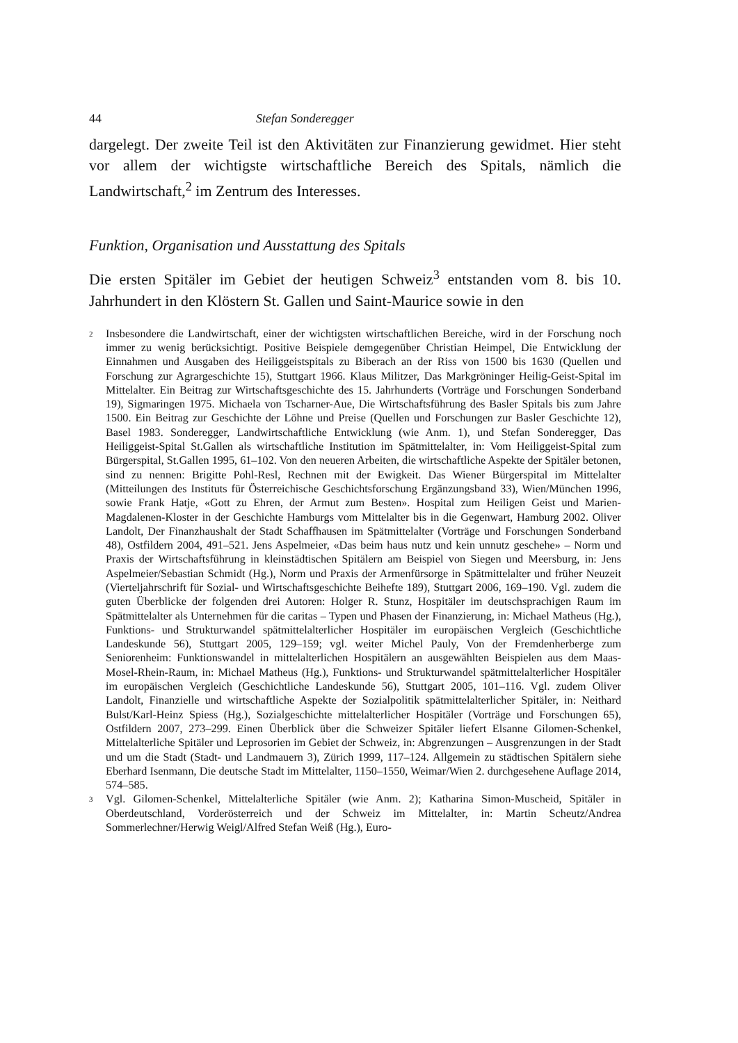44 Stefan Sonderegger
dargelegt. Der zweite Teil ist den Aktivitäten zur Finanzierung gewidmet. Hier steht vor allem der wichtigste wirtschaftliche Bereich des Spitals, nämlich die Landwirtschaft,<sup>2</sup> im Zentrum des Interesses.
Funktion, Organisation und Ausstattung des Spitals
Die ersten Spitäler im Gebiet der heutigen Schweiz<sup>3</sup> entstanden vom 8. bis 10. Jahrhundert in den Klöstern St. Gallen und Saint-Maurice sowie in den
2 Insbesondere die Landwirtschaft, einer der wichtigsten wirtschaftlichen Bereiche, wird in der Forschung noch immer zu wenig berücksichtigt. Positive Beispiele demgegenüber Christian Heimpel, Die Entwicklung der Einnahmen und Ausgaben des Heiliggeistspitals zu Biberach an der Riss von 1500 bis 1630 (Quellen und Forschung zur Agrargeschichte 15), Stuttgart 1966. Klaus Militzer, Das Markgröninger Heilig-Geist-Spital im Mittelalter. Ein Beitrag zur Wirtschaftsgeschichte des 15. Jahrhunderts (Vorträge und Forschungen Sonderband 19), Sigmaringen 1975. Michaela von Tscharner-Aue, Die Wirtschaftsführung des Basler Spitals bis zum Jahre 1500. Ein Beitrag zur Geschichte der Löhne und Preise (Quellen und Forschungen zur Basler Geschichte 12), Basel 1983. Sonderegger, Landwirtschaftliche Entwicklung (wie Anm. 1), und Stefan Sonderegger, Das Heiliggeist-Spital St.Gallen als wirtschaftliche Institution im Spätmittelalter, in: Vom Heiliggeist-Spital zum Bürgerspital, St.Gallen 1995, 61–102. Von den neueren Arbeiten, die wirtschaftliche Aspekte der Spitäler betonen, sind zu nennen: Brigitte Pohl-Resl, Rechnen mit der Ewigkeit. Das Wiener Bürgerspital im Mittelalter (Mitteilungen des Instituts für Österreichische Geschichtsforschung Ergänzungsband 33), Wien/München 1996, sowie Frank Hatje, «Gott zu Ehren, der Armut zum Besten». Hospital zum Heiligen Geist und Marien-Magdalenen-Kloster in der Geschichte Hamburgs vom Mittelalter bis in die Gegenwart, Hamburg 2002. Oliver Landolt, Der Finanzhaushalt der Stadt Schaffhausen im Spätmittelalter (Vorträge und Forschungen Sonderband 48), Ostfildern 2004, 491–521. Jens Aspelmeier, «Das beim haus nutz und kein unnutz geschehe» – Norm und Praxis der Wirtschaftsführung in kleinstädtischen Spitälern am Beispiel von Siegen und Meersburg, in: Jens Aspelmeier/Sebastian Schmidt (Hg.), Norm und Praxis der Armenfürsorge in Spätmittelalter und früher Neuzeit (Vierteljahrschrift für Sozial- und Wirtschaftsgeschichte Beihefte 189), Stuttgart 2006, 169–190. Vgl. zudem die guten Überblicke der folgenden drei Autoren: Holger R. Stunz, Hospitäler im deutschsprachigen Raum im Spätmittelalter als Unternehmen für die caritas – Typen und Phasen der Finanzierung, in: Michael Matheus (Hg.), Funktions- und Strukturwandel spätmittelalterlicher Hospitäler im europäischen Vergleich (Geschichtliche Landeskunde 56), Stuttgart 2005, 129–159; vgl. weiter Michel Pauly, Von der Fremdenherberge zum Seniorenheim: Funktionswandel in mittelalterlichen Hospitälern an ausgewählten Beispielen aus dem Maas-Mosel-Rhein-Raum, in: Michael Matheus (Hg.), Funktions- und Strukturwandel spätmittelalterlicher Hospitäler im europäischen Vergleich (Geschichtliche Landeskunde 56), Stuttgart 2005, 101–116. Vgl. zudem Oliver Landolt, Finanzielle und wirtschaftliche Aspekte der Sozialpolitik spätmittelalterlicher Spitäler, in: Neithard Bulst/Karl-Heinz Spiess (Hg.), Sozialgeschichte mittelalterlicher Hospitäler (Vorträge und Forschungen 65), Ostfildern 2007, 273–299. Einen Überblick über die Schweizer Spitäler liefert Elsanne Gilomen-Schenkel, Mittelalterliche Spitäler und Leprosorien im Gebiet der Schweiz, in: Abgrenzungen – Ausgrenzungen in der Stadt und um die Stadt (Stadt- und Landmauern 3), Zürich 1999, 117–124. Allgemein zu städtischen Spitälern siehe Eberhard Isenmann, Die deutsche Stadt im Mittelalter, 1150–1550, Weimar/Wien 2. durchgesehene Auflage 2014, 574–585.
3 Vgl. Gilomen-Schenkel, Mittelalterliche Spitäler (wie Anm. 2); Katharina Simon-Muscheid, Spitäler in Oberdeutschland, Vorderösterreich und der Schweiz im Mittelalter, in: Martin Scheutz/Andrea Sommerlechner/Herwig Weigl/Alfred Stefan Weiß (Hg.), Euro-